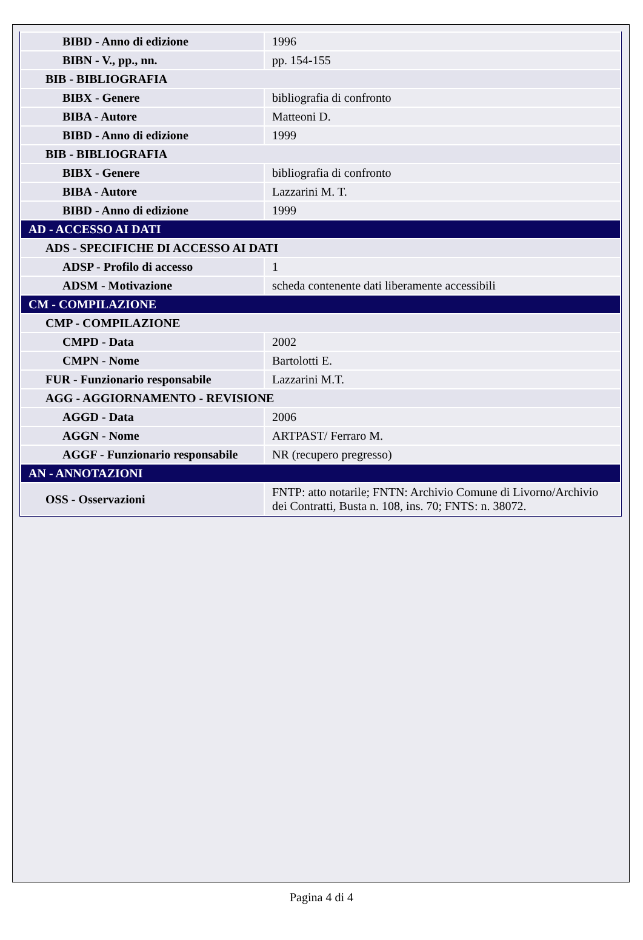| BIBD - Anno di edizione | 1996 |
| BIBN - V., pp., nn. | pp. 154-155 |
| BIB - BIBLIOGRAFIA | |
| BIBX - Genere | bibliografia di confronto |
| BIBA - Autore | Matteoni D. |
| BIBD - Anno di edizione | 1999 |
| BIB - BIBLIOGRAFIA | |
| BIBX - Genere | bibliografia di confronto |
| BIBA - Autore | Lazzarini M. T. |
| BIBD - Anno di edizione | 1999 |
| AD - ACCESSO AI DATI | |
| ADS - SPECIFICHE DI ACCESSO AI DATI | |
| ADSP - Profilo di accesso | 1 |
| ADSM - Motivazione | scheda contenente dati liberamente accessibili |
| CM - COMPILAZIONE | |
| CMP - COMPILAZIONE | |
| CMPD - Data | 2002 |
| CMPN - Nome | Bartolotti E. |
| FUR - Funzionario responsabile | Lazzarini M.T. |
| AGG - AGGIORNAMENTO - REVISIONE | |
| AGGD - Data | 2006 |
| AGGN - Nome | ARTPAST/ Ferraro M. |
| AGGF - Funzionario responsabile | NR (recupero pregresso) |
| AN - ANNOTAZIONI | |
| OSS - Osservazioni | FNTP: atto notarile; FNTN: Archivio Comune di Livorno/Archivio dei Contratti, Busta n. 108, ins. 70; FNTS: n. 38072. |
Pagina 4 di 4